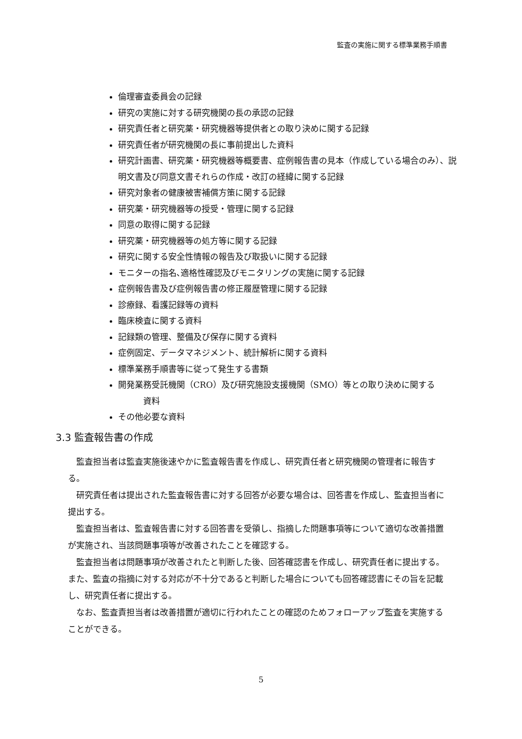監査の実施に関する標準業務手順書
倫理審査委員会の記録
研究の実施に対する研究機関の長の承認の記録
研究責任者と研究薬・研究機器等提供者との取り決めに関する記録
研究責任者が研究機関の長に事前提出した資料
研究計画書、研究薬・研究機器等概要書、症例報告書の見本（作成している場合のみ）、説明文書及び同意文書それらの作成・改訂の経緯に関する記録
研究対象者の健康被害補償方策に関する記録
研究薬・研究機器等の授受・管理に関する記録
同意の取得に関する記録
研究薬・研究機器等の処方等に関する記録
研究に関する安全性情報の報告及び取扱いに関する記録
モニターの指名､適格性確認及びモニタリングの実施に関する記録
症例報告書及び症例報告書の修正履歴管理に関する記録
診療録、看護記録等の資料
臨床検査に関する資料
記録類の管理、整備及び保存に関する資料
症例固定、データマネジメント、統計解析に関する資料
標準業務手順書等に従って発生する書類
開発業務受託機関（CRO）及び研究施設支援機関（SMO）等との取り決めに関する
   資料
その他必要な資料
3.3 監査報告書の作成
 監査担当者は監査実施後速やかに監査報告書を作成し、研究責任者と研究機関の管理者に報告する。
 研究責任者は提出された監査報告書に対する回答が必要な場合は、回答書を作成し、監査担当者に提出する。
 監査担当者は、監査報告書に対する回答書を受領し、指摘した問題事項等について適切な改善措置が実施され、当該問題事項等が改善されたことを確認する。
 監査担当者は問題事項が改善されたと判断した後、回答確認書を作成し、研究責任者に提出する。また、監査の指摘に対する対応が不十分であると判断した場合についても回答確認書にその旨を記載し、研究責任者に提出する。
 なお、監査責担当者は改善措置が適切に行われたことの確認のためフォローアップ監査を実施することができる。
5